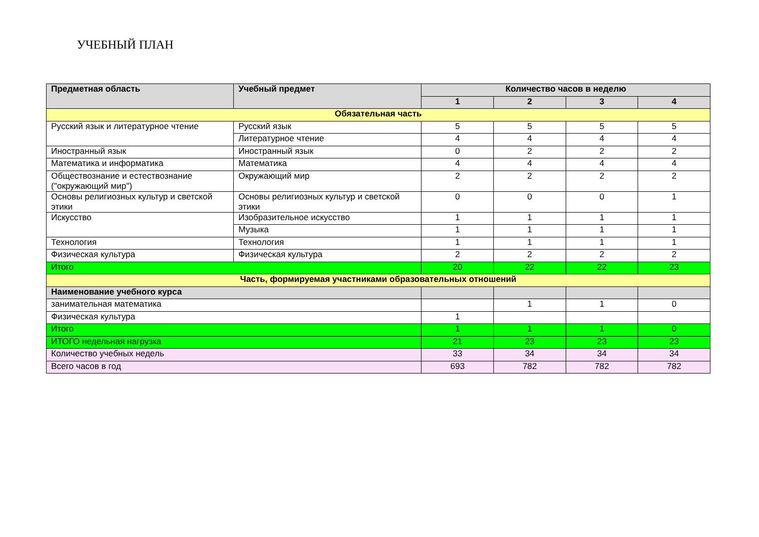УЧЕБНЫЙ ПЛАН
| Предметная область | Учебный предмет | Количество часов в неделю | | | |
| --- | --- | --- | --- | --- | --- |
| | | 1 | 2 | 3 | 4 |
| Обязательная часть | | | | | |
| Русский язык и литературное чтение | Русский язык | 5 | 5 | 5 | 5 |
| | Литературное чтение | 4 | 4 | 4 | 4 |
| Иностранный язык | Иностранный язык | 0 | 2 | 2 | 2 |
| Математика и информатика | Математика | 4 | 4 | 4 | 4 |
| Обществознание и естествознание ("окружающий мир") | Окружающий мир | 2 | 2 | 2 | 2 |
| Основы религиозных культур и светской этики | Основы религиозных культур и светской этики | 0 | 0 | 0 | 1 |
| Искусство | Изобразительное искусство | 1 | 1 | 1 | 1 |
| | Музыка | 1 | 1 | 1 | 1 |
| Технология | Технология | 1 | 1 | 1 | 1 |
| Физическая культура | Физическая культура | 2 | 2 | 2 | 2 |
| Итого | | 20 | 22 | 22 | 23 |
| Часть, формируемая участниками образовательных отношений | | | | | |
| Наименование учебного курса | | | | | |
| занимательная математика | | | 1 | 1 | 0 |
| Физическая культура | | 1 | | | |
| Итого | | 1 | 1 | 1 | 0 |
| ИТОГО недельная нагрузка | | 21 | 23 | 23 | 23 |
| Количество учебных недель | | 33 | 34 | 34 | 34 |
| Всего часов в год | | 693 | 782 | 782 | 782 |